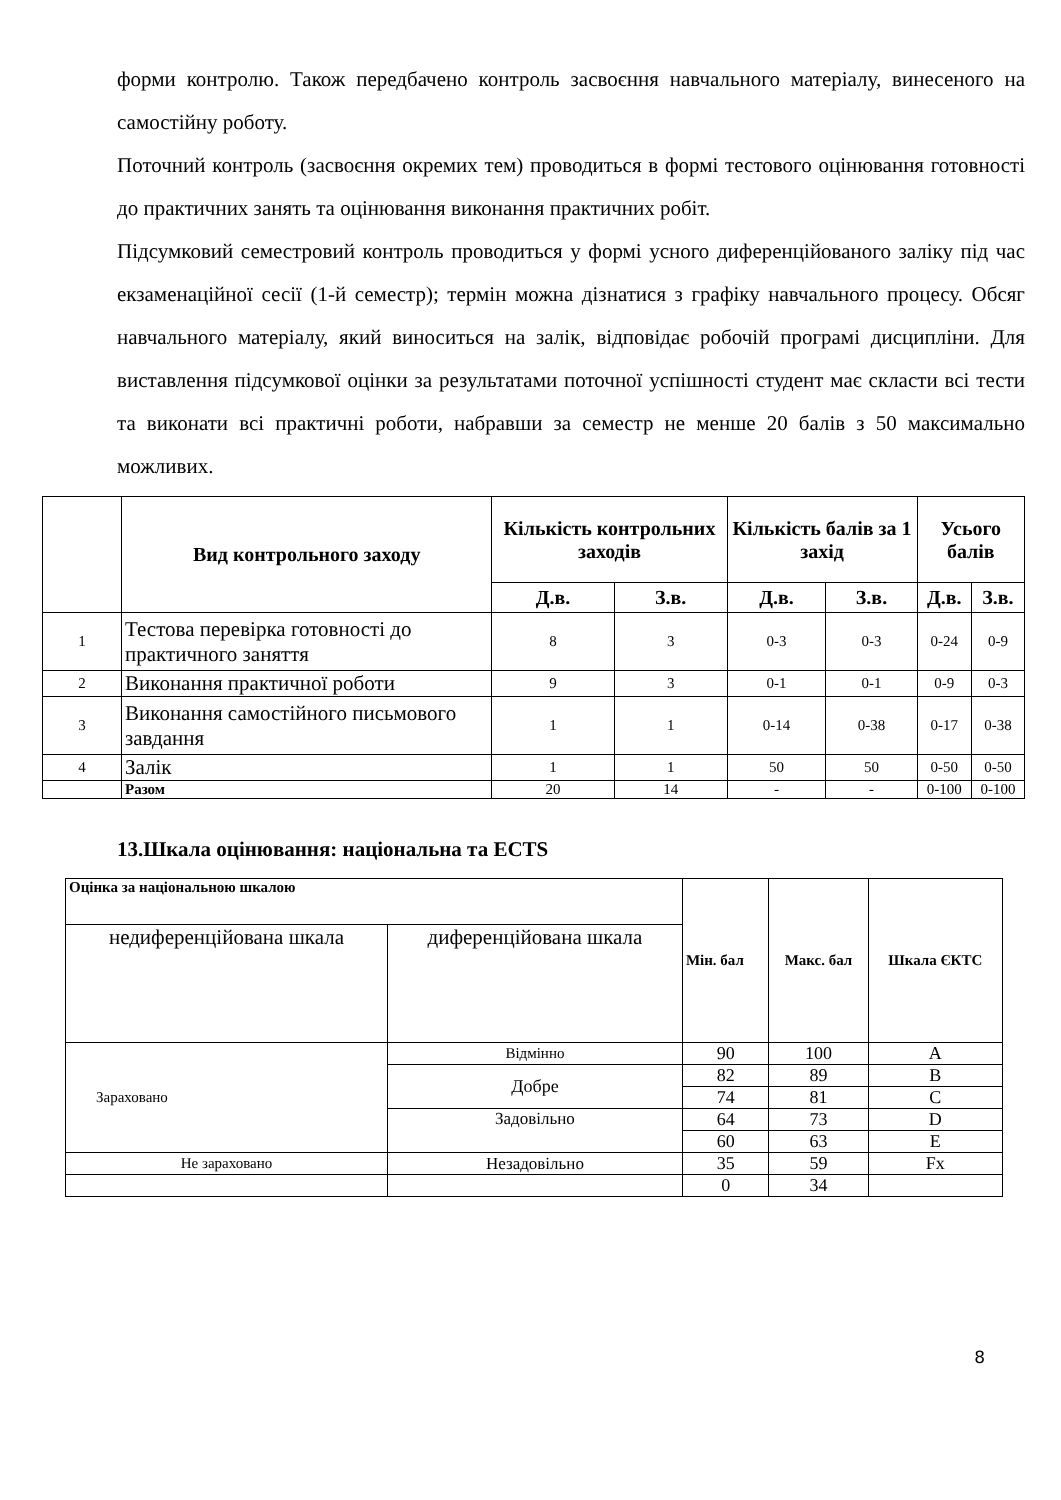форми контролю. Також передбачено контроль засвоєння навчального матеріалу, винесеного на самостійну роботу.
Поточний контроль (засвоєння окремих тем) проводиться в формі тестового оцінювання готовності до практичних занять та оцінювання виконання практичних робіт.
Підсумковий семестровий контроль проводиться у формі усного диференційованого заліку під час екзаменаційної сесії (1-й семестр); термін можна дізнатися з графіку навчального процесу. Обсяг навчального матеріалу, який виноситься на залік, відповідає робочій програмі дисципліни. Для виставлення підсумкової оцінки за результатами поточної успішності студент має скласти всі тести та виконати всі практичні роботи, набравши за семестр не менше 20 балів з 50 максимально можливих.
| | Вид контрольного заходу | Кількість контрольних заходів | | Кількість балів за 1 захід | | Усього балів | |
| --- | --- | --- | --- | --- | --- | --- | --- |
| | | Д.в. | З.в. | Д.в. | З.в. | Д.в. | З.в. |
| 1 | Тестова перевірка готовності до практичного заняття | 8 | 3 | 0-3 | 0-3 | 0-24 | 0-9 |
| 2 | Виконання практичної роботи | 9 | 3 | 0-1 | 0-1 | 0-9 | 0-3 |
| 3 | Виконання самостійного письмового завдання | 1 | 1 | 0-14 | 0-38 | 0-17 | 0-38 |
| 4 | Залік | 1 | 1 | 50 | 50 | 0-50 | 0-50 |
| | Разом | 20 | 14 | - | - | 0-100 | 0-100 |
13.Шкала оцінювання: національна та ECTS
| Оцінка за національною шкалою | | Мін. бал | Макс. бал | Шкала ЄКТС |
| --- | --- | --- | --- | --- |
| недиференційована шкала | диференційована шкала | | | |
| Зараховано | Відмінно | 90 | 100 | A |
| | Добре | 82 | 89 | B |
| | | 74 | 81 | C |
| | Задовільно | 64 | 73 | D |
| | | 60 | 63 | E |
| Не зараховано | Незадовільно | 35 | 59 | Fx |
| | | 0 | 34 | |
8